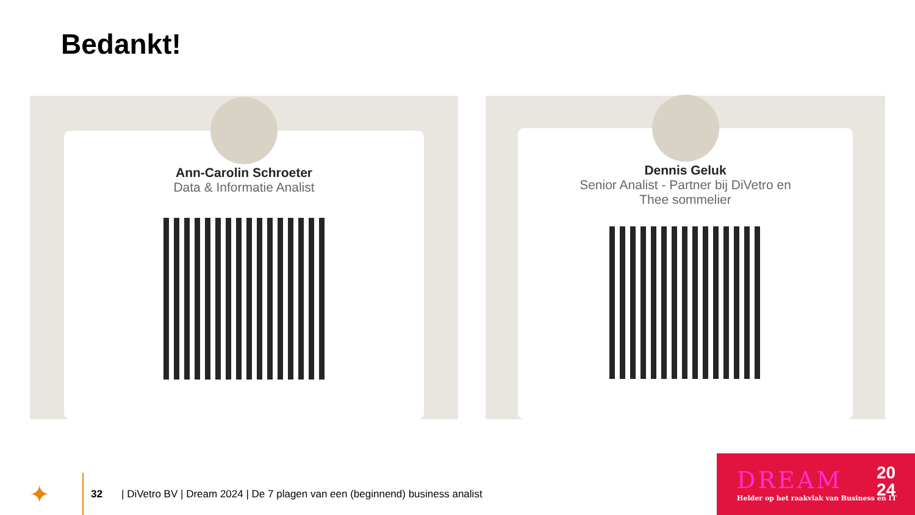Bedankt!
Ann-Carolin Schroeter
Data & Informatie Analist
Dennis Geluk
Senior Analist - Partner bij DiVetro en
Thee sommelier
✦
32 | DiVetro BV | Dream 2024 | De 7 plagen van een (beginnend) business analist
DREAM
20
24
Helder op het raakvlak van Business en IT